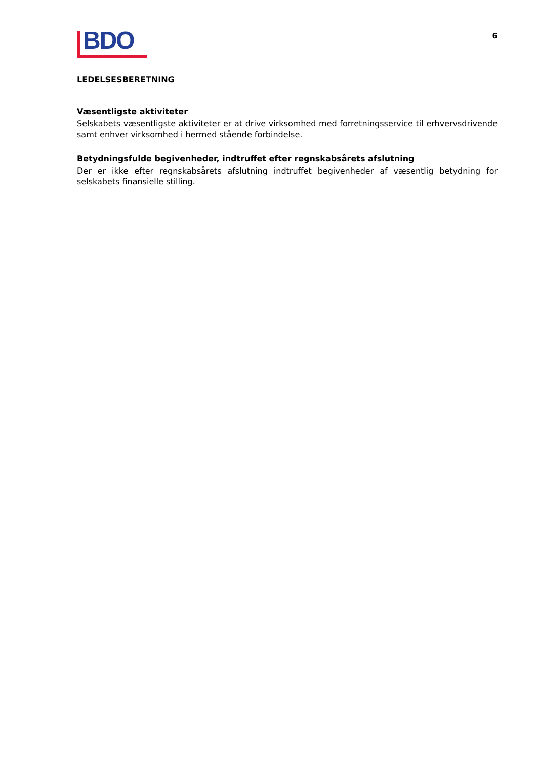BDO
6
LEDELSESBERETNING
Væsentligste aktiviteter
Selskabets væsentligste aktiviteter er at drive virksomhed med forretningsservice til erhvervsdrivende samt enhver virksomhed i hermed stående forbindelse.
Betydningsfulde begivenheder, indtruffet efter regnskabsårets afslutning
Der er ikke efter regnskabsårets afslutning indtruffet begivenheder af væsentlig betydning for selskabets finansielle stilling.